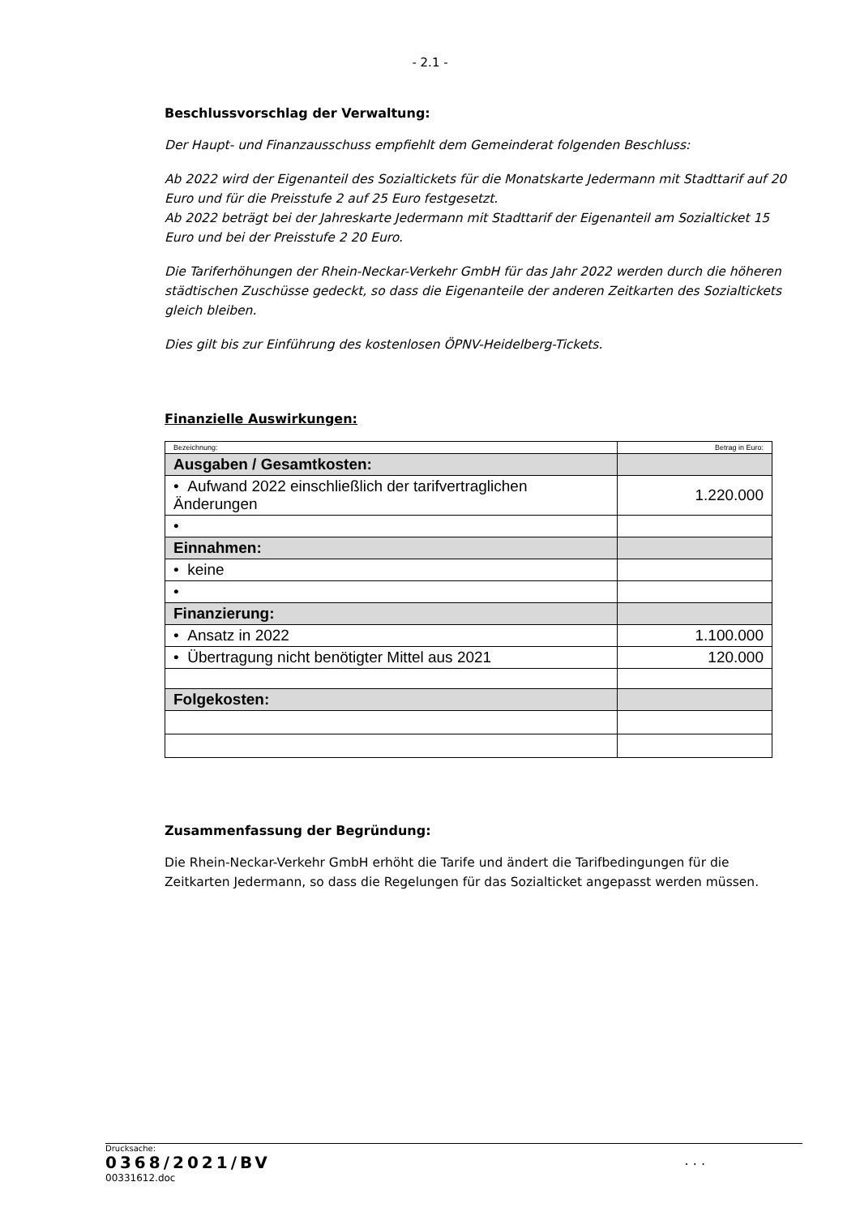- 2.1 -
Beschlussvorschlag der Verwaltung:
Der Haupt- und Finanzausschuss empfiehlt dem Gemeinderat folgenden Beschluss:
Ab 2022 wird der Eigenanteil des Sozialtickets für die Monatskarte Jedermann mit Stadttarif auf 20 Euro und für die Preisstufe 2 auf 25 Euro festgesetzt.
Ab 2022 beträgt bei der Jahreskarte Jedermann mit Stadttarif der Eigenanteil am Sozialticket 15 Euro und bei der Preisstufe 2 20 Euro.
Die Tariferhöhungen der Rhein-Neckar-Verkehr GmbH für das Jahr 2022 werden durch die höheren städtischen Zuschüsse gedeckt, so dass die Eigenanteile der anderen Zeitkarten des Sozialtickets gleich bleiben.
Dies gilt bis zur Einführung des kostenlosen ÖPNV-Heidelberg-Tickets.
Finanzielle Auswirkungen:
| Bezeichnung: | Betrag in Euro: |
| Ausgaben / Gesamtkosten: | |
| • Aufwand 2022 einschließlich der tarifvertraglichen Änderungen | 1.220.000 |
| • | |
| Einnahmen: | |
| • keine | |
| • | |
| Finanzierung: | |
| • Ansatz in 2022 | 1.100.000 |
| • Übertragung nicht benötigter Mittel aus 2021 | 120.000 |
| Folgekosten: | |
Zusammenfassung der Begründung:
Die Rhein-Neckar-Verkehr GmbH erhöht die Tarife und ändert die Tarifbedingungen für die Zeitkarten Jedermann, so dass die Regelungen für das Sozialticket angepasst werden müssen.
Drucksache:
0368/2021/BV. . .
00331612.doc